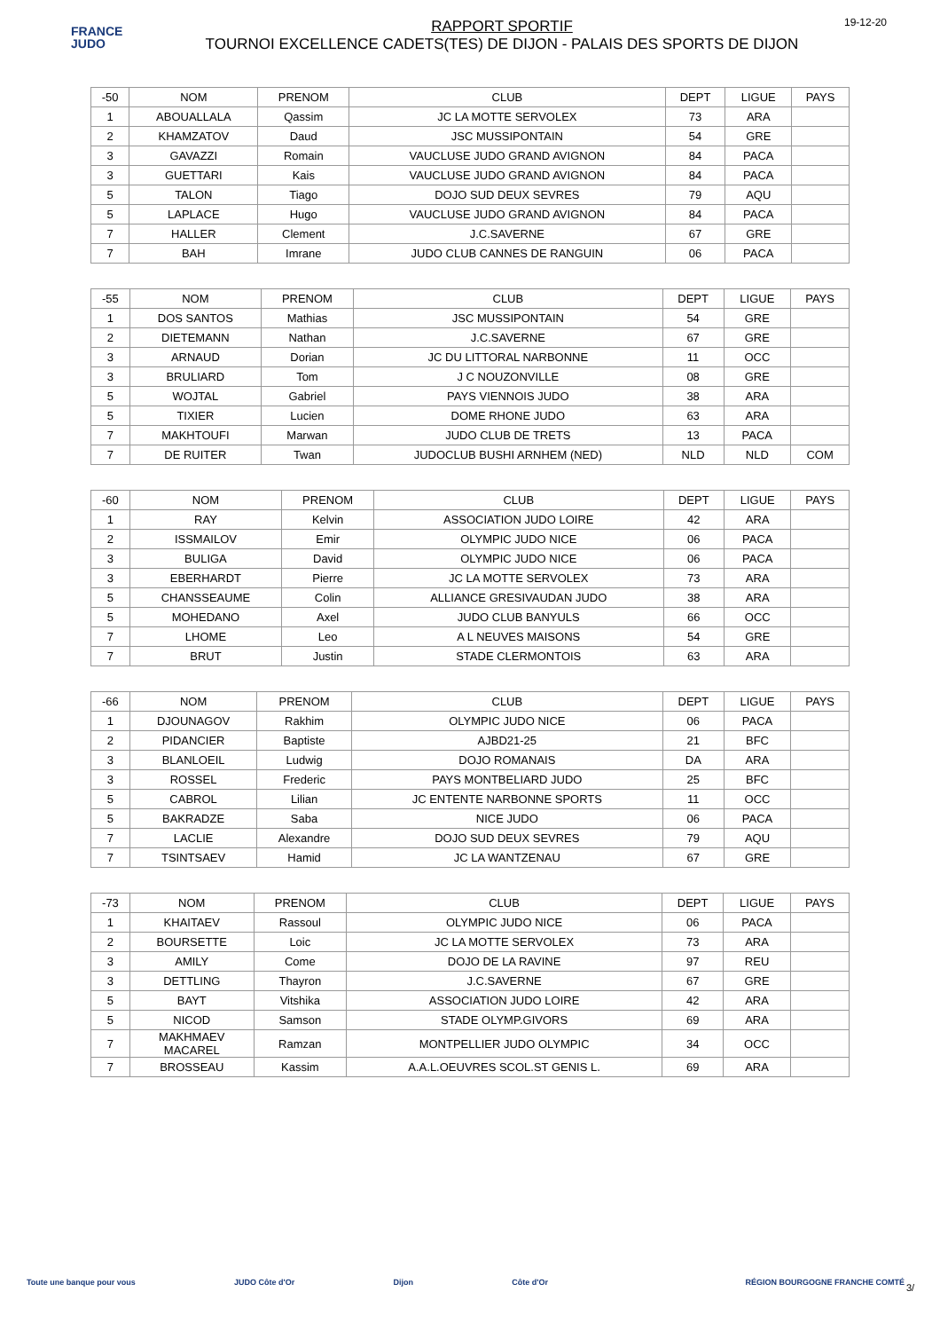FRANCE
JUDO
RAPPORT SPORTIF
TOURNOI EXCELLENCE CADETS(TES) DE DIJON - PALAIS DES SPORTS DE DIJON
19-12-20
| -50 | NOM | PRENOM | CLUB | DEPT | LIGUE | PAYS |
| --- | --- | --- | --- | --- | --- | --- |
| 1 | ABOUALLALA | Qassim | JC LA MOTTE SERVOLEX | 73 | ARA | |
| 2 | KHAMZATOV | Daud | JSC MUSSIPONTAIN | 54 | GRE | |
| 3 | GAVAZZI | Romain | VAUCLUSE JUDO GRAND AVIGNON | 84 | PACA | |
| 3 | GUETTARI | Kais | VAUCLUSE JUDO GRAND AVIGNON | 84 | PACA | |
| 5 | TALON | Tiago | DOJO SUD DEUX SEVRES | 79 | AQU | |
| 5 | LAPLACE | Hugo | VAUCLUSE JUDO GRAND AVIGNON | 84 | PACA | |
| 7 | HALLER | Clement | J.C.SAVERNE | 67 | GRE | |
| 7 | BAH | Imrane | JUDO CLUB CANNES DE RANGUIN | 06 | PACA | |
| -55 | NOM | PRENOM | CLUB | DEPT | LIGUE | PAYS |
| --- | --- | --- | --- | --- | --- | --- |
| 1 | DOS SANTOS | Mathias | JSC MUSSIPONTAIN | 54 | GRE | |
| 2 | DIETEMANN | Nathan | J.C.SAVERNE | 67 | GRE | |
| 3 | ARNAUD | Dorian | JC DU LITTORAL NARBONNE | 11 | OCC | |
| 3 | BRULIARD | Tom | J C NOUZONVILLE | 08 | GRE | |
| 5 | WOJTAL | Gabriel | PAYS VIENNOIS JUDO | 38 | ARA | |
| 5 | TIXIER | Lucien | DOME RHONE JUDO | 63 | ARA | |
| 7 | MAKHTOUFI | Marwan | JUDO CLUB DE TRETS | 13 | PACA | |
| 7 | DE RUITER | Twan | JUDOCLUB BUSHI ARNHEM (NED) | NLD | NLD | COM |
| -60 | NOM | PRENOM | CLUB | DEPT | LIGUE | PAYS |
| --- | --- | --- | --- | --- | --- | --- |
| 1 | RAY | Kelvin | ASSOCIATION JUDO LOIRE | 42 | ARA | |
| 2 | ISSMAILOV | Emir | OLYMPIC JUDO NICE | 06 | PACA | |
| 3 | BULIGA | David | OLYMPIC JUDO NICE | 06 | PACA | |
| 3 | EBERHARDT | Pierre | JC LA MOTTE SERVOLEX | 73 | ARA | |
| 5 | CHANSSEAUME | Colin | ALLIANCE GRESIVAUDAN JUDO | 38 | ARA | |
| 5 | MOHEDANO | Axel | JUDO CLUB BANYULS | 66 | OCC | |
| 7 | LHOME | Leo | A L NEUVES MAISONS | 54 | GRE | |
| 7 | BRUT | Justin | STADE CLERMONTOIS | 63 | ARA | |
| -66 | NOM | PRENOM | CLUB | DEPT | LIGUE | PAYS |
| --- | --- | --- | --- | --- | --- | --- |
| 1 | DJOUNAGOV | Rakhim | OLYMPIC JUDO NICE | 06 | PACA | |
| 2 | PIDANCIER | Baptiste | AJBD21-25 | 21 | BFC | |
| 3 | BLANLOEIL | Ludwig | DOJO ROMANAIS | DA | ARA | |
| 3 | ROSSEL | Frederic | PAYS MONTBELIARD JUDO | 25 | BFC | |
| 5 | CABROL | Lilian | JC ENTENTE NARBONNE SPORTS | 11 | OCC | |
| 5 | BAKRADZE | Saba | NICE JUDO | 06 | PACA | |
| 7 | LACLIE | Alexandre | DOJO SUD DEUX SEVRES | 79 | AQU | |
| 7 | TSINTSAEV | Hamid | JC LA WANTZENAU | 67 | GRE | |
| -73 | NOM | PRENOM | CLUB | DEPT | LIGUE | PAYS |
| --- | --- | --- | --- | --- | --- | --- |
| 1 | KHAITAEV | Rassoul | OLYMPIC JUDO NICE | 06 | PACA | |
| 2 | BOURSETTE | Loic | JC LA MOTTE SERVOLEX | 73 | ARA | |
| 3 | AMILY | Come | DOJO DE LA RAVINE | 97 | REU | |
| 3 | DETTLING | Thayron | J.C.SAVERNE | 67 | GRE | |
| 5 | BAYT | Vitshika | ASSOCIATION JUDO LOIRE | 42 | ARA | |
| 5 | NICOD | Samson | STADE OLYMP.GIVORS | 69 | ARA | |
| 7 | MAKHMAEV MACAREL | Ramzan | MONTPELLIER JUDO OLYMPIC | 34 | OCC | |
| 7 | BROSSEAU | Kassim | A.A.L.OEUVRES SCOL.ST GENIS L. | 69 | ARA | |
Toute une banque pour vous JUDO Côte d'Or Dijon Côte d'Or RÉGION BOURGOGNE FRANCHE COMTÉ 3/